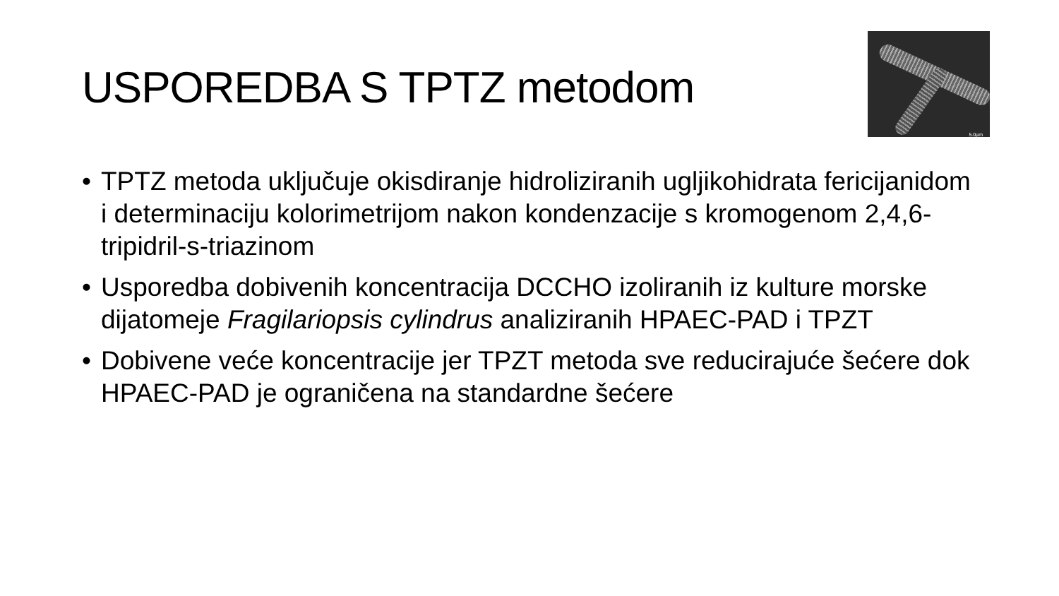USPOREDBA S TPTZ metodom
5.0µm
• TPTZ metoda uključuje okisdiranje hidroliziranih ugljikohidrata fericijanidom i determinaciju kolorimetrijom nakon kondenzacije s kromogenom 2,4,6-tripidril-s-triazinom
• Usporedba dobivenih koncentracija DCCHO izoliranih iz kulture morske dijatomeje Fragilariopsis cylindrus analiziranih HPAEC-PAD i TPZT
• Dobivene veće koncentracije jer TPZT metoda sve reducirajuće šećere dok HPAEC-PAD je ograničena na standardne šećere